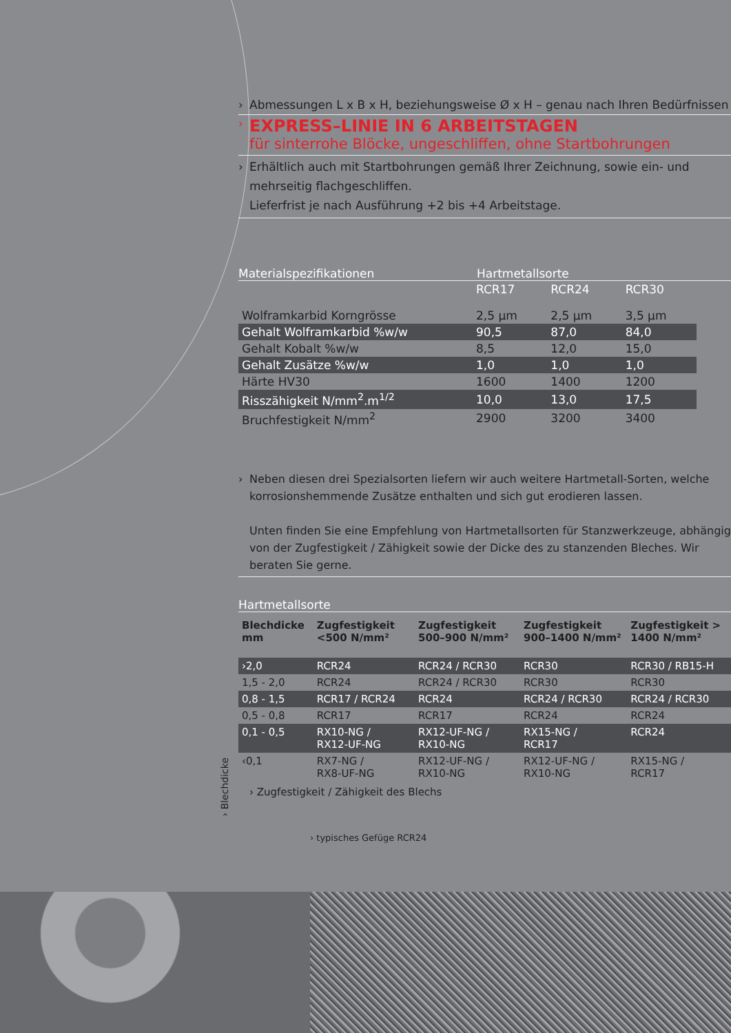› Abmessungen L x B x H, beziehungsweise Ø x H – genau nach Ihren Bedürfnissen
›
EXPRESS–LINIE IN 6 ARBEITSTAGEN
für sinterrohe Blöcke, ungeschliffen, ohne Startbohrungen
› Erhältlich auch mit Startbohrungen gemäß Ihrer Zeichnung, sowie ein- und mehrseitig flachgeschliffen.
Lieferfrist je nach Ausführung +2 bis +4 Arbeitstage.
Materialspezifikationen Hartmetallsorte
| | RCR17 | RCR24 | RCR30 |
| Wolframkarbid Korngrösse | 2,5 µm | 2,5 µm | 3,5 µm |
| Gehalt Wolframkarbid %w/w | 90,5 | 87,0 | 84,0 |
| Gehalt Kobalt %w/w | 8,5 | 12,0 | 15,0 |
| Gehalt Zusätze %w/w | 1,0 | 1,0 | 1,0 |
| Härte HV30 | 1600 | 1400 | 1200 |
| Risszähigkeit N/mm<sup>2</sup>.m<sup>1/2</sup> | 10,0 | 13,0 | 17,5 |
| Bruchfestigkeit N/mm<sup>2</sup> | 2900 | 3200 | 3400 |
› Neben diesen drei Spezialsorten liefern wir auch weitere Hartmetall-Sorten, welche korrosionshemmende Zusätze enthalten und sich gut erodieren lassen.
Unten finden Sie eine Empfehlung von Hartmetallsorten für Stanzwerkzeuge, abhängig von der Zugfestigkeit / Zähigkeit sowie der Dicke des zu stanzenden Bleches. Wir beraten Sie gerne.
Hartmetallsorte
| Blechdicke mm | Zugfestigkeit <500 N/mm² | Zugfestigkeit 500–900 N/mm² | Zugfestigkeit 900–1400 N/mm² | Zugfestigkeit > 1400 N/mm² |
| --- | --- | --- | --- | --- |
| ›2,0 | RCR24 | RCR24 / RCR30 | RCR30 | RCR30 / RB15-H |
| 1,5 - 2,0 | RCR24 | RCR24 / RCR30 | RCR30 | RCR30 |
| 0,8 - 1,5 | RCR17 / RCR24 | RCR24 | RCR24 / RCR30 | RCR24 / RCR30 |
| 0,5 - 0,8 | RCR17 | RCR17 | RCR24 | RCR24 |
| 0,1 - 0,5 | RX10-NG / RX12-UF-NG | RX12-UF-NG / RX10-NG | RX15-NG / RCR17 | RCR24 |
| ‹0,1 | RX7-NG / RX8-UF-NG | RX12-UF-NG / RX10-NG | RX12-UF-NG / RX10-NG | RX15-NG / RCR17 |
› Zugfestigkeit / Zähigkeit des Blechs
› typisches Gefüge RCR24
› Blechdicke